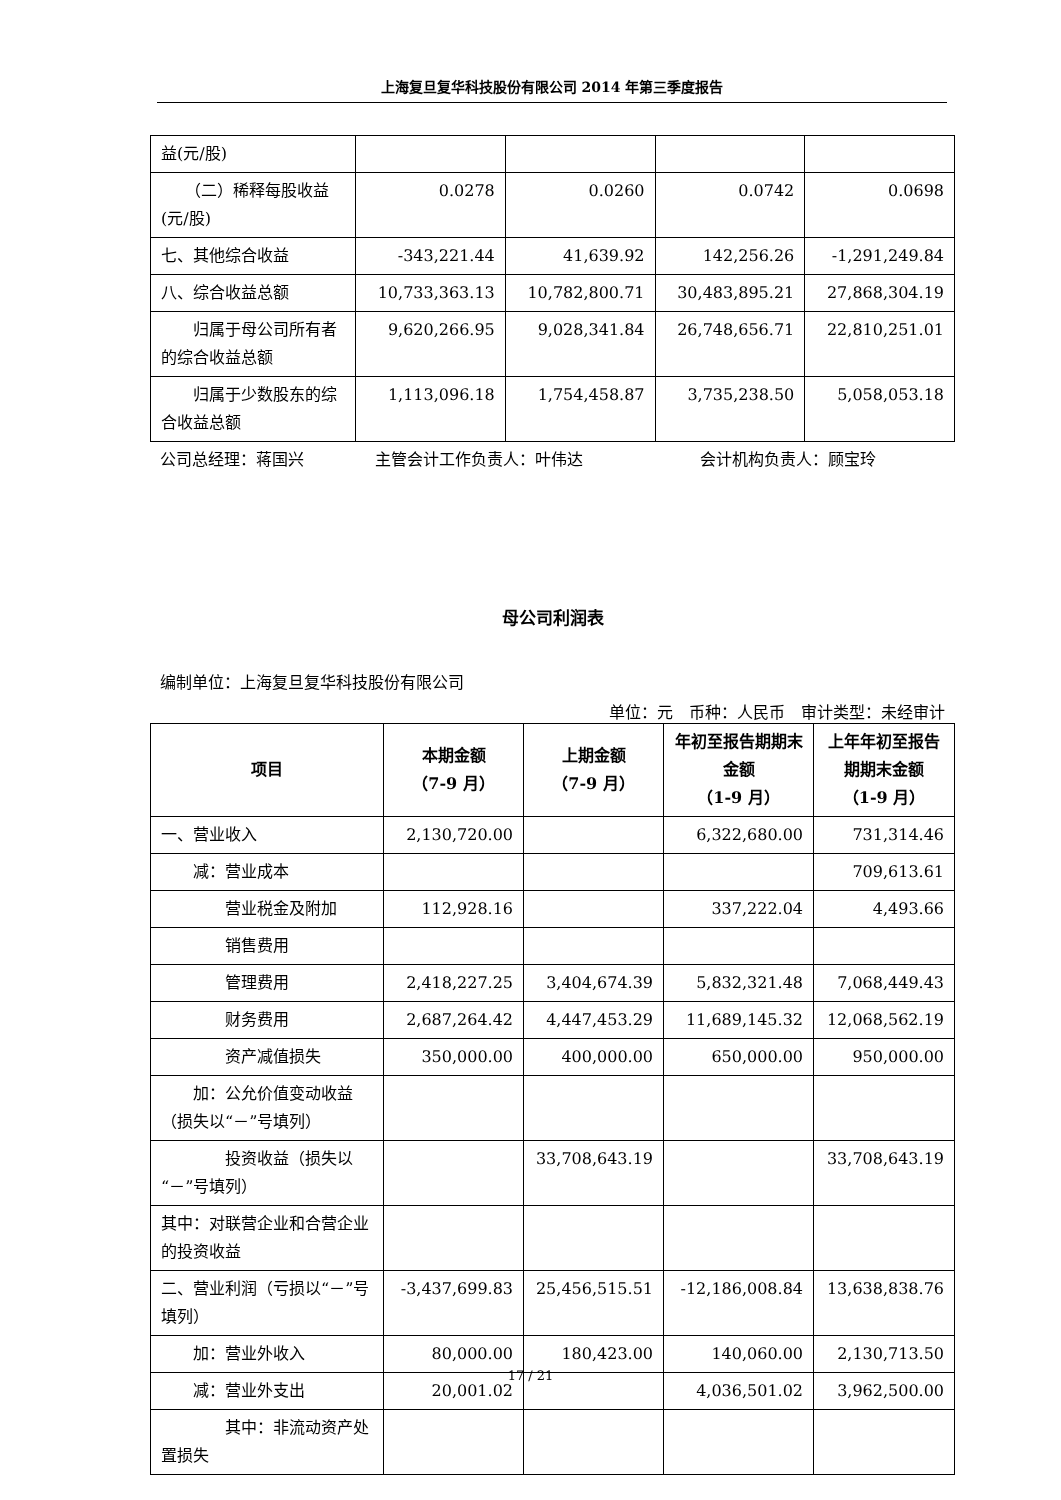上海复旦复华科技股份有限公司 2014 年第三季度报告
| 益(元/股) | | | | |
| （二）稀释每股收益(元/股) | 0.0278 | 0.0260 | 0.0742 | 0.0698 |
| 七、其他综合收益 | -343,221.44 | 41,639.92 | 142,256.26 | -1,291,249.84 |
| 八、综合收益总额 | 10,733,363.13 | 10,782,800.71 | 30,483,895.21 | 27,868,304.19 |
| 归属于母公司所有者的综合收益总额 | 9,620,266.95 | 9,028,341.84 | 26,748,656.71 | 22,810,251.01 |
| 归属于少数股东的综合收益总额 | 1,113,096.18 | 1,754,458.87 | 3,735,238.50 | 5,058,053.18 |
公司总经理：蒋国兴 主管会计工作负责人：叶伟达 会计机构负责人：顾宝玲
母公司利润表
编制单位：上海复旦复华科技股份有限公司
单位：元　币种：人民币　审计类型：未经审计
| 项目 | 本期金额 （7-9 月） | 上期金额 （7-9 月） | 年初至报告期期末金额 （1-9 月） | 上年年初至报告期期末金额 （1-9 月） |
| --- | --- | --- | --- | --- |
| 一、营业收入 | 2,130,720.00 | | 6,322,680.00 | 731,314.46 |
| 减：营业成本 | | | | 709,613.61 |
| 营业税金及附加 | 112,928.16 | | 337,222.04 | 4,493.66 |
| 销售费用 | | | | |
| 管理费用 | 2,418,227.25 | 3,404,674.39 | 5,832,321.48 | 7,068,449.43 |
| 财务费用 | 2,687,264.42 | 4,447,453.29 | 11,689,145.32 | 12,068,562.19 |
| 资产减值损失 | 350,000.00 | 400,000.00 | 650,000.00 | 950,000.00 |
| 加：公允价值变动收益（损失以“－”号填列） | | | | |
| 投资收益（损失以“－”号填列） | | 33,708,643.19 | | 33,708,643.19 |
| 其中：对联营企业和合营企业的投资收益 | | | | |
| 二、营业利润（亏损以“－”号填列） | -3,437,699.83 | 25,456,515.51 | -12,186,008.84 | 13,638,838.76 |
| 加：营业外收入 | 80,000.00 | 180,423.00 | 140,060.00 | 2,130,713.50 |
| 减：营业外支出 | 20,001.02 | | 4,036,501.02 | 3,962,500.00 |
| 其中：非流动资产处置损失 | | | | |
17 / 21